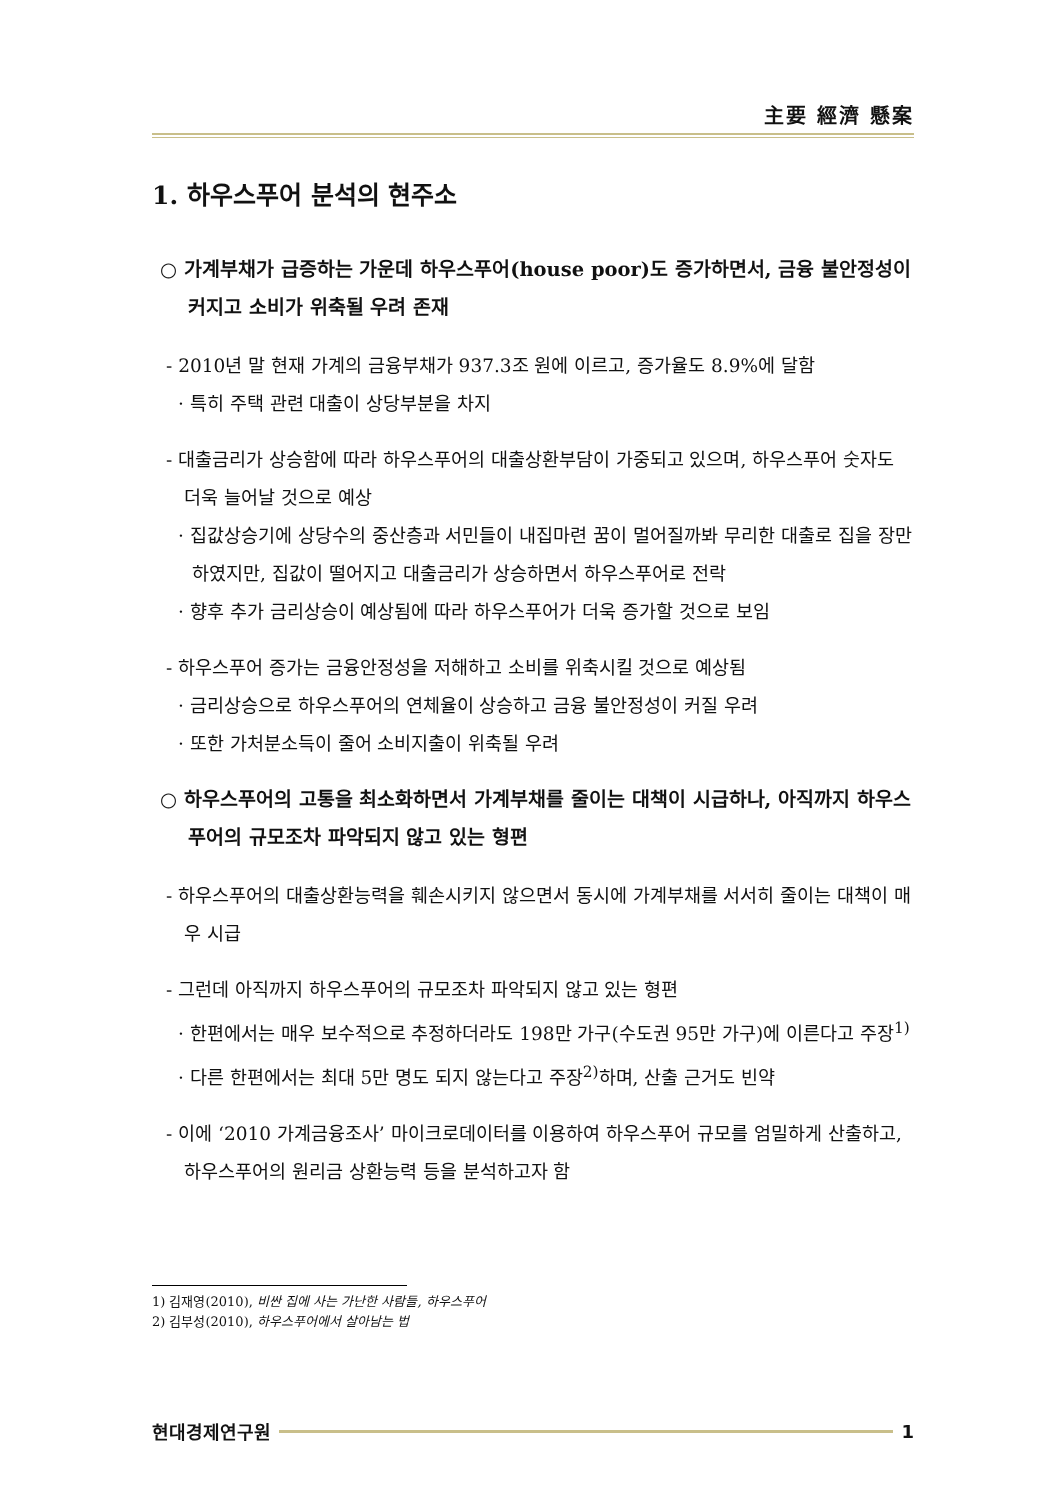主要 經濟 懸案
1. 하우스푸어 분석의 현주소
○ 가계부채가 급증하는 가운데 하우스푸어(house poor)도 증가하면서, 금융 불안정성이 커지고 소비가 위축될 우려 존재
- 2010년 말 현재 가계의 금융부채가 937.3조 원에 이르고, 증가율도 8.9%에 달함
· 특히 주택 관련 대출이 상당부분을 차지
- 대출금리가 상승함에 따라 하우스푸어의 대출상환부담이 가중되고 있으며, 하우스푸어 숫자도 더욱 늘어날 것으로 예상
· 집값상승기에 상당수의 중산층과 서민들이 내집마련 꿈이 멀어질까봐 무리한 대출로 집을 장만하였지만, 집값이 떨어지고 대출금리가 상승하면서 하우스푸어로 전락
· 향후 추가 금리상승이 예상됨에 따라 하우스푸어가 더욱 증가할 것으로 보임
- 하우스푸어 증가는 금융안정성을 저해하고 소비를 위축시킬 것으로 예상됨
· 금리상승으로 하우스푸어의 연체율이 상승하고 금융 불안정성이 커질 우려
· 또한 가처분소득이 줄어 소비지출이 위축될 우려
○ 하우스푸어의 고통을 최소화하면서 가계부채를 줄이는 대책이 시급하나, 아직까지 하우스푸어의 규모조차 파악되지 않고 있는 형편
- 하우스푸어의 대출상환능력을 훼손시키지 않으면서 동시에 가계부채를 서서히 줄이는 대책이 매우 시급
- 그런데 아직까지 하우스푸어의 규모조차 파악되지 않고 있는 형편
· 한편에서는 매우 보수적으로 추정하더라도 198만 가구(수도권 95만 가구)에 이른다고 주장<sup>1)</sup>
· 다른 한편에서는 최대 5만 명도 되지 않는다고 주장<sup>2)</sup>하며, 산출 근거도 빈약
- 이에 ‘2010 가계금융조사’ 마이크로데이터를 이용하여 하우스푸어 규모를 엄밀하게 산출하고, 하우스푸어의 원리금 상환능력 등을 분석하고자 함
1) 김재영(2010), 비싼 집에 사는 가난한 사람들, 하우스푸어
2) 김부성(2010), 하우스푸어에서 살아남는 법
현대경제연구원 1